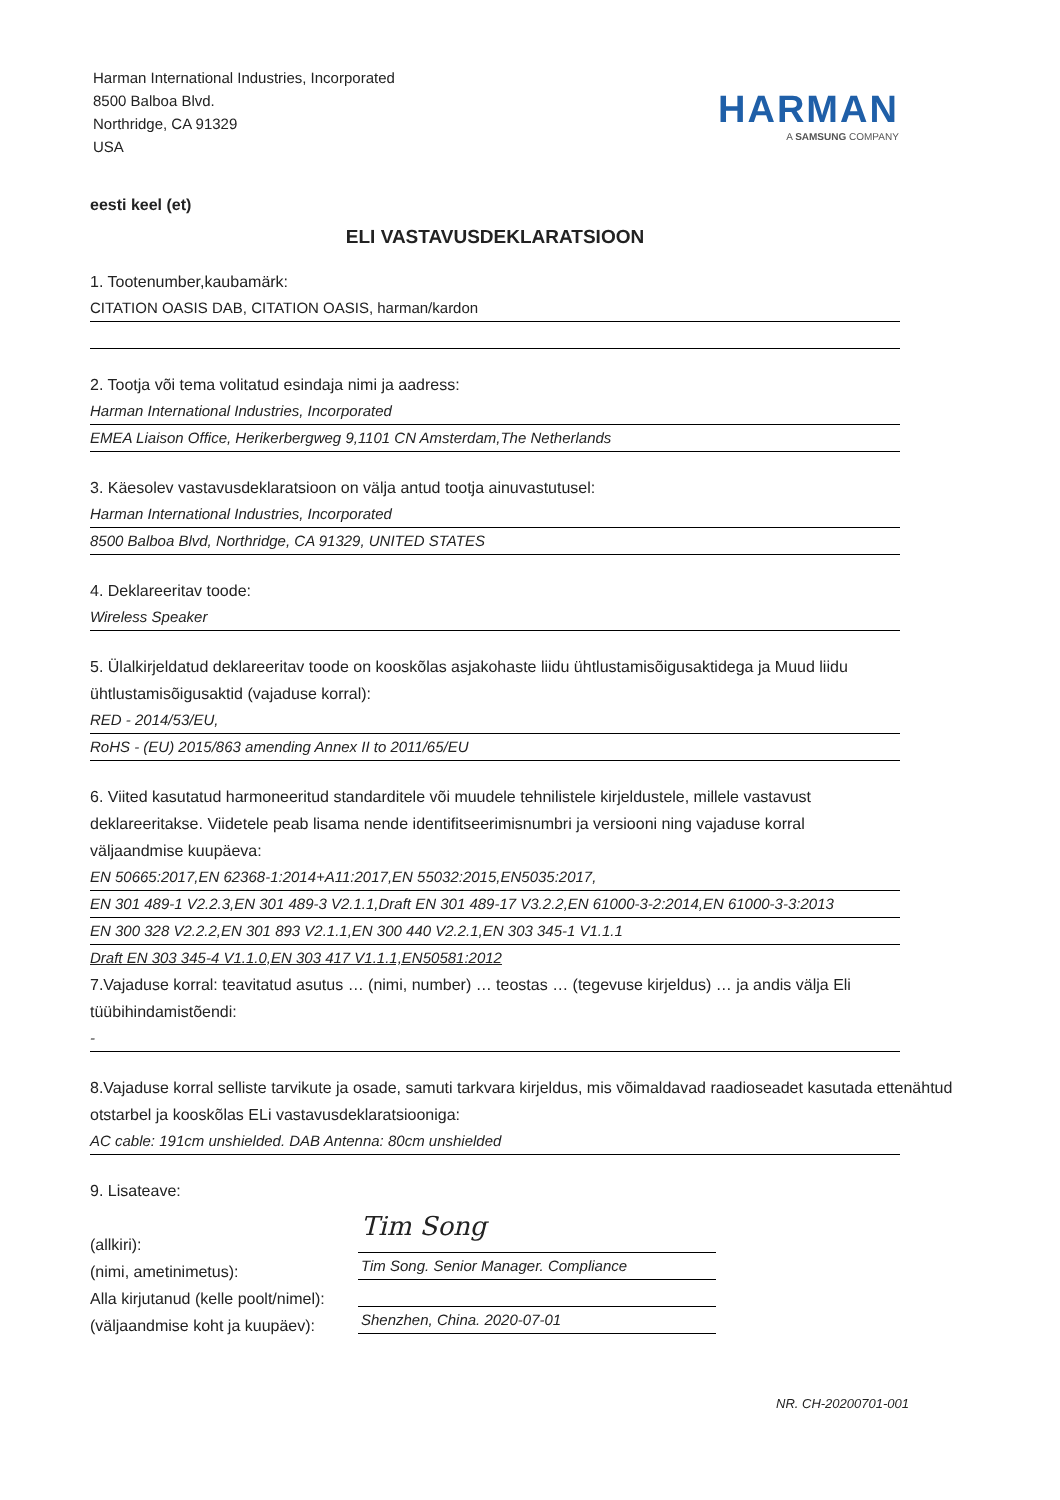Harman International Industries, Incorporated
8500 Balboa Blvd.
Northridge, CA 91329
USA
HARMAN
A SAMSUNG COMPANY
eesti keel (et)
ELI VASTAVUSDEKLARATSIOON
1. Tootenumber,kaubamärk:
CITATION OASIS DAB, CITATION OASIS, harman/kardon
2. Tootja või tema volitatud esindaja nimi ja aadress:
Harman International Industries, Incorporated
EMEA Liaison Office, Herikerbergweg 9,1101 CN Amsterdam,The Netherlands
3. Käesolev vastavusdeklaratsioon on välja antud tootja ainuvastutusel:
Harman International Industries, Incorporated
8500 Balboa Blvd, Northridge, CA 91329, UNITED STATES
4. Deklareeritav toode:
Wireless Speaker
5. Ülalkirjeldatud deklareeritav toode on kooskõlas asjakohaste liidu ühtlustamisõigusaktidega ja Muud liidu ühtlustamisõigusaktid (vajaduse korral):
RED - 2014/53/EU,
RoHS - (EU) 2015/863 amending Annex II to 2011/65/EU
6. Viited kasutatud harmoneeritud standarditele või muudele tehnilistele kirjeldustele, millele vastavust deklareeritakse. Viidetele peab lisama nende identifitseerimisnumbri ja versiooni ning vajaduse korral väljaandmise kuupäeva:
EN 50665:2017,EN 62368-1:2014+A11:2017,EN 55032:2015,EN5035:2017,
EN 301 489-1 V2.2.3,EN 301 489-3 V2.1.1,Draft EN 301 489-17 V3.2.2,EN 61000-3-2:2014,EN 61000-3-3:2013
EN 300 328 V2.2.2,EN 301 893 V2.1.1,EN 300 440 V2.2.1,EN 303 345-1 V1.1.1
Draft EN 303 345-4 V1.1.0,EN 303 417 V1.1.1,EN50581:2012
7.Vajaduse korral: teavitatud asutus … (nimi, number) … teostas … (tegevuse kirjeldus) … ja andis välja Eli tüübihindamistõendi:
-
8.Vajaduse korral selliste tarvikute ja osade, samuti tarkvara kirjeldus, mis võimaldavad raadioseadet kasutada ettenähtud otstarbel ja kooskõlas ELi vastavusdeklaratsiooniga:
AC cable: 191cm unshielded. DAB Antenna: 80cm unshielded
9. Lisateave:
(allkiri):
(nimi, ametinimetus):
Alla kirjutanud (kelle poolt/nimel):
(väljaandmise koht ja kuupäev):
Tim Song
Tim Song. Senior Manager. Compliance
Shenzhen, China. 2020-07-01
NR. CH-20200701-001